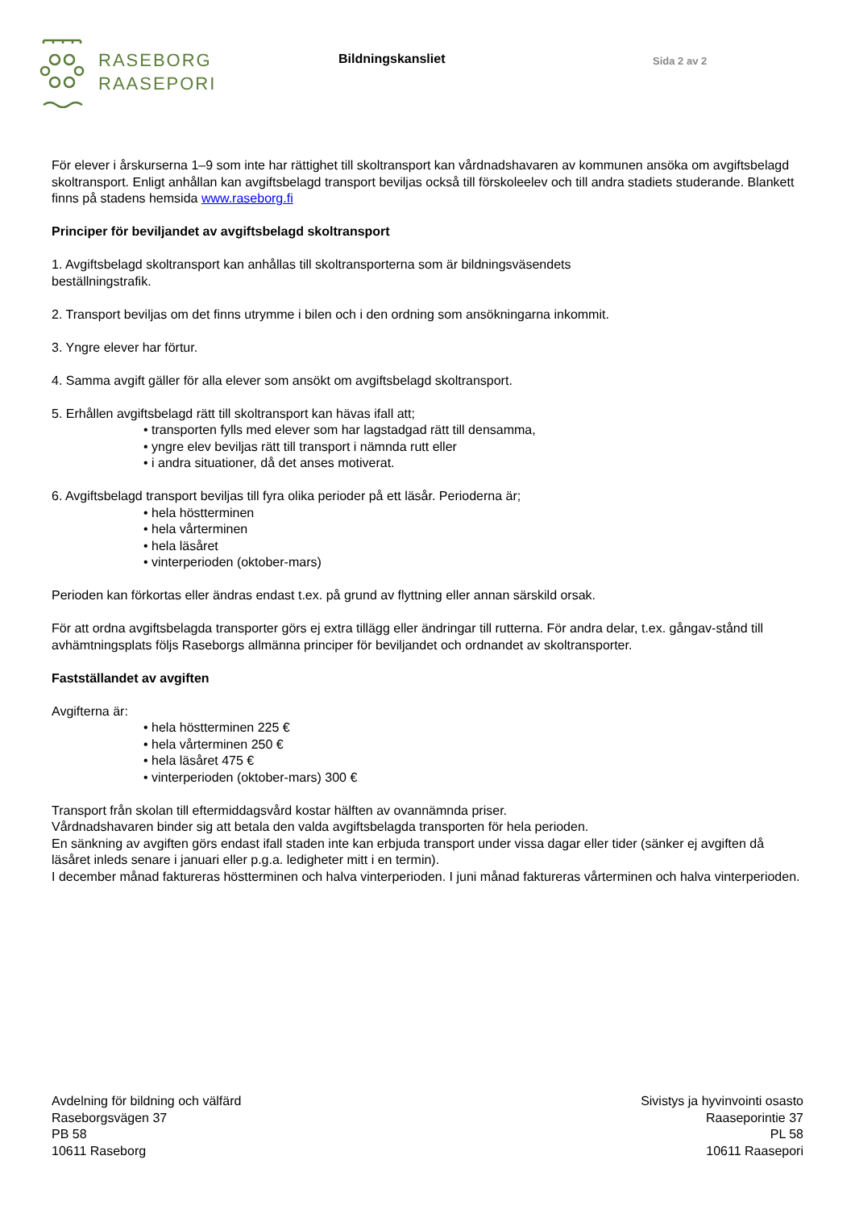RASEBORG
RAASEPORI
Bildningskansliet
Sida 2 av 2
För elever i årskurserna 1–9 som inte har rättighet till skoltransport kan vårdnadshavaren av kommunen ansöka om avgiftsbelagd skoltransport. Enligt anhållan kan avgiftsbelagd transport beviljas också till förskoleelev och till andra stadiets studerande. Blankett finns på stadens hemsida www.raseborg.fi
Principer för beviljandet av avgiftsbelagd skoltransport
1. Avgiftsbelagd skoltransport kan anhållas till skoltransporterna som är bildningsväsendets
beställningstrafik.
2. Transport beviljas om det finns utrymme i bilen och i den ordning som ansökningarna inkommit.
3. Yngre elever har förtur.
4. Samma avgift gäller för alla elever som ansökt om avgiftsbelagd skoltransport.
5. Erhållen avgiftsbelagd rätt till skoltransport kan hävas ifall att;
• transporten fylls med elever som har lagstadgad rätt till densamma,
• yngre elev beviljas rätt till transport i nämnda rutt eller
• i andra situationer, då det anses motiverat.
6. Avgiftsbelagd transport beviljas till fyra olika perioder på ett läsår. Perioderna är;
• hela höstterminen
• hela vårterminen
• hela läsåret
• vinterperioden (oktober-mars)
Perioden kan förkortas eller ändras endast t.ex. på grund av flyttning eller annan särskild orsak.
För att ordna avgiftsbelagda transporter görs ej extra tillägg eller ändringar till rutterna. För andra delar, t.ex. gångav-stånd till avhämtningsplats följs Raseborgs allmänna principer för beviljandet och ordnandet av skoltransporter.
Fastställandet av avgiften
Avgifterna är:
• hela höstterminen 225 €
• hela vårterminen 250 €
• hela läsåret 475 €
• vinterperioden (oktober-mars) 300 €
Transport från skolan till eftermiddagsvård kostar hälften av ovannämnda priser.
Vårdnadshavaren binder sig att betala den valda avgiftsbelagda transporten för hela perioden.
En sänkning av avgiften görs endast ifall staden inte kan erbjuda transport under vissa dagar eller tider (sänker ej avgiften då läsåret inleds senare i januari eller p.g.a. ledigheter mitt i en termin).
I december månad faktureras höstterminen och halva vinterperioden. I juni månad faktureras vårterminen och halva vinterperioden.
Avdelning för bildning och välfärd
Raseborgsvägen 37
PB 58
10611 Raseborg
Sivistys ja hyvinvointi osasto
Raaseporintie 37
PL 58
10611 Raasepori